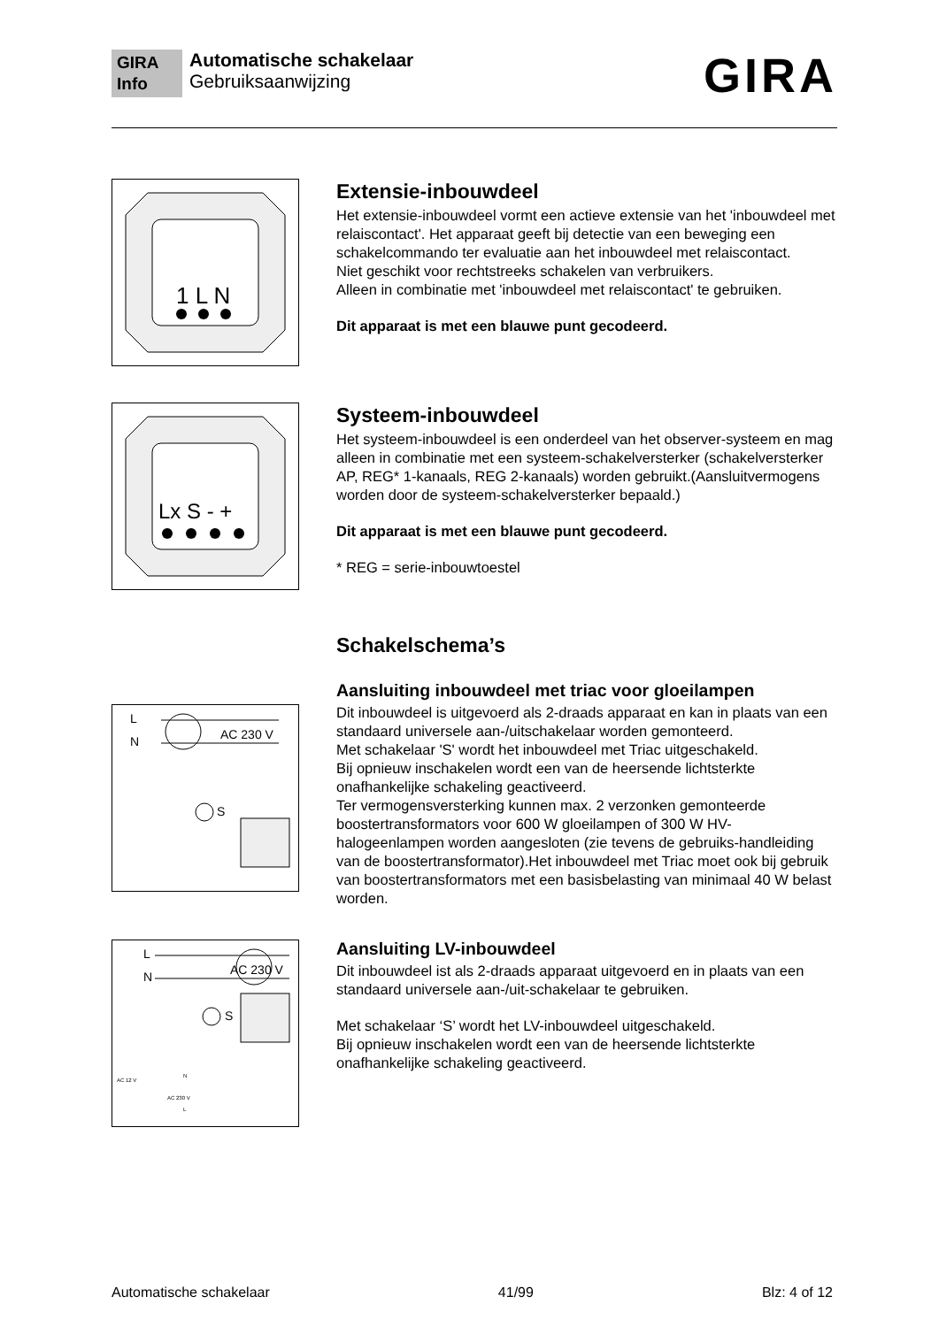GIRA
Info
Automatische schakelaar
Gebruiksaanwijzing
GIRA
1 L N
Extensie-inbouwdeel
Het extensie-inbouwdeel vormt een actieve extensie van het 'inbouwdeel met relaiscontact'. Het apparaat geeft bij detectie van een beweging een schakelcommando ter evaluatie aan het inbouwdeel met relaiscontact.
Niet geschikt voor rechtstreeks schakelen van verbruikers.
Alleen in combinatie met 'inbouwdeel met relaiscontact' te gebruiken.
Dit apparaat is met een blauwe punt gecodeerd.
Lx S - +
Systeem-inbouwdeel
Het systeem-inbouwdeel is een onderdeel van het observer-systeem en mag alleen in combinatie met een systeem-schakelversterker (schakelversterker AP, REG* 1-kanaals, REG 2-kanaals) worden gebruikt.(Aansluitvermogens worden door de systeem-schakelversterker bepaald.)
Dit apparaat is met een blauwe punt gecodeerd.
* REG = serie-inbouwtoestel
Schakelschema’s
L
N
AC 230 V
S
Aansluiting inbouwdeel met triac voor gloeilampen
Dit inbouwdeel is uitgevoerd als 2-draads apparaat en kan in plaats van een standaard universele aan-/uitschakelaar worden gemonteerd.
Met schakelaar 'S' wordt het inbouwdeel met Triac uitgeschakeld.
Bij opnieuw inschakelen wordt een van de heersende lichtsterkte onafhankelijke schakeling geactiveerd.
Ter vermogensversterking kunnen max. 2 verzonken gemonteerde boostertransformators voor 600 W gloeilampen of 300 W HV-halogeenlampen worden aangesloten (zie tevens de gebruiks-handleiding van de boostertransformator).Het inbouwdeel met Triac moet ook bij gebruik van boostertransformators met een basisbelasting van minimaal 40 W belast worden.
L
N
AC 230 V
S
AC 12 V
AC 230 V
N
L
Aansluiting LV-inbouwdeel
Dit inbouwdeel ist als 2-draads apparaat uitgevoerd en in plaats van een standaard universele aan-/uit-schakelaar te gebruiken.
Met schakelaar ‘S’ wordt het LV-inbouwdeel uitgeschakeld.
Bij opnieuw inschakelen wordt een van de heersende lichtsterkte onafhankelijke schakeling geactiveerd.
Automatische schakelaar 41/99 Blz: 4 of 12